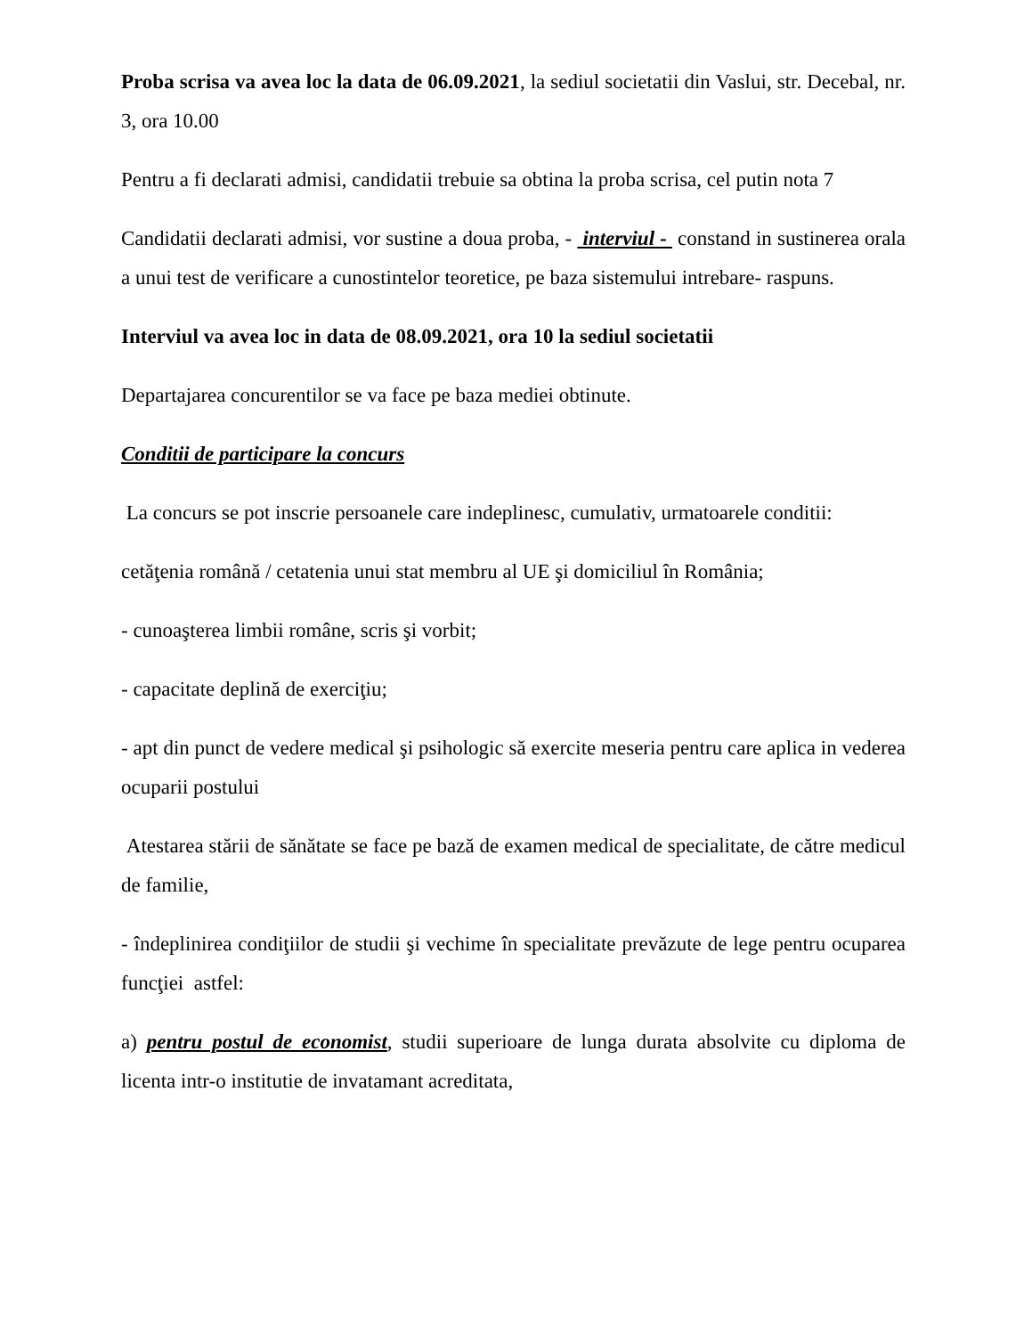Proba scrisa va avea loc la data de 06.09.2021, la sediul societatii din Vaslui, str. Decebal, nr. 3, ora 10.00
Pentru a fi declarati admisi, candidatii trebuie sa obtina la proba scrisa, cel putin nota 7
Candidatii declarati admisi, vor sustine a doua proba, - interviul - constand in sustinerea orala a unui test de verificare a cunostintelor teoretice, pe baza sistemului intrebare- raspuns.
Interviul va avea loc in data de 08.09.2021, ora 10 la sediul societatii
Departajarea concurentilor se va face pe baza mediei obtinute.
Conditii de participare la concurs
La concurs se pot inscrie persoanele care indeplinesc, cumulativ, urmatoarele conditii:
cetăţenia română / cetatenia unui stat membru al UE şi domiciliul în România;
- cunoaşterea limbii române, scris şi vorbit;
- capacitate deplină de exerciţiu;
- apt din punct de vedere medical şi psihologic să exercite meseria pentru care aplica in vederea ocuparii postului
Atestarea stării de sănătate se face pe bază de examen medical de specialitate, de către medicul de familie,
- îndeplinirea condiţiilor de studii şi vechime în specialitate prevăzute de lege pentru ocuparea funcţiei astfel:
a) pentru postul de economist, studii superioare de lunga durata absolvite cu diploma de licenta intr-o institutie de invatamant acreditata,